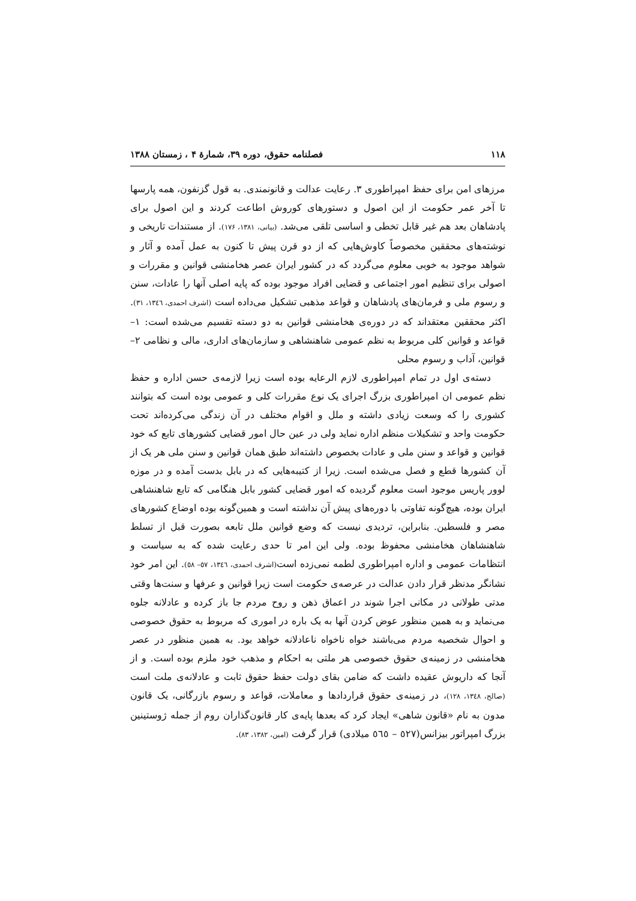۱۱۸ فصلنامه حقوق، دوره ۳۹، شمارهٔ ۴ ، زمستان ۱۳۸۸
مرزهای امن برای حفظ امپراطوری ۳. رعایت عدالت و قانونمندی. به قول گزنفون، همه پارسها تا آخر عمر حکومت از این اصول و دستورهای کوروش اطاعت کردند و این اصول برای پادشاهان بعد هم غیر قابل تخطی و اساسی تلقی می‌شد. (بیانی، ۱۳۸۱، ۱۷۶). از مستندات تاریخی و نوشته‌های محققین مخصوصاً کاوش‌هایی که از دو قرن پیش تا کنون به عمل آمده و آثار و شواهد موجود به خوبی معلوم می‌گردد که در کشور ایران عصر هخامنشی قوانین و مقررات و اصولی برای تنظیم امور اجتماعی و قضایی افراد موجود بوده که پایه اصلی آنها را عادات، سنن و رسوم ملی و فرمان‌های پادشاهان و قواعد مذهبی تشکیل می‌داده است (اشرف احمدی، ۱۳٤٦، ۳۱). اکثر محققین معتقداند که در دوره‌ی هخامنشی قوانین به دو دسته تقسیم می‌شده است: ۱– قواعد و قوانین کلی مربوط به نظم عمومی شاهنشاهی و سازمان‌های اداری، مالی و نظامی ۲– قوانین، آداب و رسوم محلی
دسته‌ی اول در تمام امپراطوری لازم الرعایه بوده است زیرا لازمه‌ی حسن اداره و حفظ نظم عمومی ان امپراطوری بزرگ اجرای یک نوع مقررات کلی و عمومی بوده است که بتوانند کشوری را که وسعت زیادی داشته و ملل و اقوام مختلف در آن زندگی می‌کرده‌اند تحت حکومت واحد و تشکیلات منظم اداره نماید ولی در عین حال امور قضایی کشورهای تابع که خود قوانین و قواعد و سنن ملی و عادات بخصوص داشته‌اند طبق همان قوانین و سنن ملی هر یک از آن کشورها قطع و فصل می‌شده است. زیرا از کتیبه‌هایی که در بابل بدست آمده و در موزه لوور پاریس موجود است معلوم گردیده که امور قضایی کشور بابل هنگامی که تابع شاهنشاهی ایران بوده، هیچ‌گونه تفاوتی با دوره‌های پیش آن نداشته است و همین‌گونه بوده اوضاع کشورهای مصر و فلسطین. بنابراین، تردیدی نیست که وضع قوانین ملل تابعه بصورت قبل از تسلط شاهنشاهان هخامنشی محفوظ بوده. ولی این امر تا حدی رعایت شده که به سیاست و انتظامات عمومی و اداره امپراطوری لطمه نمی‌زده است(اشرف احمدی، ۱۳٤٦، ٥٧– ٥٨). این امر خود نشانگر مدنظر قرار دادن عدالت در عرصه‌ی حکومت است زیرا قوانین و عرفها و سنت‌ها وقتی مدتی طولانی در مکانی اجرا شوند در اعماق ذهن و روح مردم جا باز کرده و عادلانه جلوه می‌نماید و به همین منظور عوض کردن آنها به یک باره در اموری که مربوط به حقوق خصوصی و احوال شخصیه مردم می‌باشند خواه ناخواه ناعادلانه خواهد بود. به همین منظور در عصر هخامنشی در زمینه‌ی حقوق خصوصی هر ملتی به احکام و مذهب خود ملزم بوده است. و از آنجا که داریوش عقیده داشت که ضامن بقای دولت حفظ حقوق ثابت و عادلانه‌ی ملت است (صالح، ۱۳٤۸، ۱۲۸)، در زمینه‌ی حقوق قراردادها و معاملات، قواعد و رسوم بازرگانی، یک قانون مدون به نام «قانون شاهی» ایجاد کرد که بعدها پایه‌ی کار قانون‌گذاران روم از جمله ژوستینین بزرگ امپراتور بیزانس(٥۲۷ – ٥٦٥ میلادی) قرار گرفت (امین، ۱۳۸۲، ۸۳).